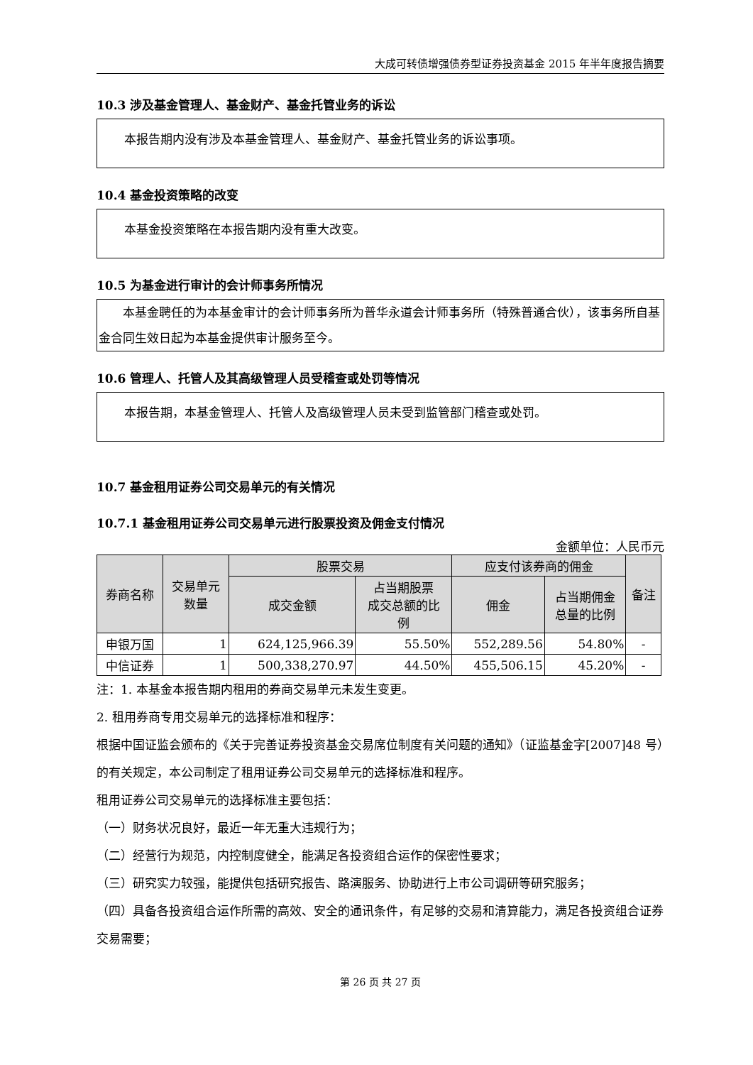大成可转债增强债券型证券投资基金 2015 年半年度报告摘要
10.3 涉及基金管理人、基金财产、基金托管业务的诉讼
本报告期内没有涉及本基金管理人、基金财产、基金托管业务的诉讼事项。
10.4 基金投资策略的改变
本基金投资策略在本报告期内没有重大改变。
10.5 为基金进行审计的会计师事务所情况
本基金聘任的为本基金审计的会计师事务所为普华永道会计师事务所（特殊普通合伙），该事务所自基金合同生效日起为本基金提供审计服务至今。
10.6 管理人、托管人及其高级管理人员受稽查或处罚等情况
本报告期，本基金管理人、托管人及高级管理人员未受到监管部门稽查或处罚。
10.7 基金租用证券公司交易单元的有关情况
10.7.1 基金租用证券公司交易单元进行股票投资及佣金支付情况
金额单位：人民币元
| 券商名称 | 交易单元 数量 | 股票交易 | | 应支付该券商的佣金 | | 备注 |
| --- | --- | --- | --- | --- | --- | --- |
| | | 成交金额 | 占当期股票 成交总额的比 例 | 佣金 | 占当期佣金 总量的比例 | |
| 申银万国 | 1 | 624,125,966.39 | 55.50% | 552,289.56 | 54.80% | - |
| 中信证券 | 1 | 500,338,270.97 | 44.50% | 455,506.15 | 45.20% | - |
注：1. 本基金本报告期内租用的券商交易单元未发生变更。
2. 租用券商专用交易单元的选择标准和程序：
根据中国证监会颁布的《关于完善证券投资基金交易席位制度有关问题的通知》（证监基金字[2007]48 号）的有关规定，本公司制定了租用证券公司交易单元的选择标准和程序。
租用证券公司交易单元的选择标准主要包括：
（一）财务状况良好，最近一年无重大违规行为；
（二）经营行为规范，内控制度健全，能满足各投资组合运作的保密性要求；
（三）研究实力较强，能提供包括研究报告、路演服务、协助进行上市公司调研等研究服务；
（四）具备各投资组合运作所需的高效、安全的通讯条件，有足够的交易和清算能力，满足各投资组合证券交易需要；
第 26 页 共 27 页